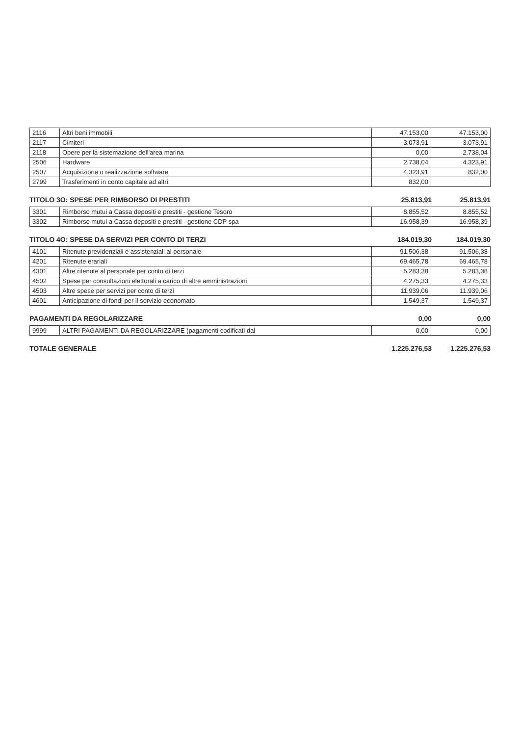| 2116 | Altri beni immobili | 47.153,00 | 47.153,00 |
| 2117 | Cimiteri | 3.073,91 | 3.073,91 |
| 2118 | Opere per la sistemazione dell'area marina | 0,00 | 2.738,04 |
| 2506 | Hardware | 2.738,04 | 4.323,91 |
| 2507 | Acquisizione o realizzazione software | 4.323,91 | 832,00 |
| 2799 | Trasferimenti in conto capitale ad altri | 832,00 | |
TITOLO 3O: SPESE PER RIMBORSO DI PRESTITI 25.813,91 25.813,91
| 3301 | Rimborso mutui a Cassa depositi e prestiti - gestione Tesoro | 8.855,52 | 8.855,52 |
| 3302 | Rimborso mutui a Cassa depositi e prestiti - gestione CDP spa | 16.958,39 | 16.958,39 |
TITOLO 4O: SPESE DA SERVIZI PER CONTO DI TERZI 184.019,30 184.019,30
| 4101 | Ritenute previdenziali e assistenziali al personale | 91.506,38 | 91.506,38 |
| 4201 | Ritenute erariali | 69.465,78 | 69.465,78 |
| 4301 | Altre ritenute al personale per conto di terzi | 5.283,38 | 5.283,38 |
| 4502 | Spese per consultazioni elettorali a carico di altre amministrazioni | 4.275,33 | 4.275,33 |
| 4503 | Altre spese per servizi per conto di terzi | 11.939,06 | 11.939,06 |
| 4601 | Anticipazione di fondi per il servizio economato | 1.549,37 | 1.549,37 |
PAGAMENTI DA REGOLARIZZARE 0,00 0,00
| 9999 | ALTRI PAGAMENTI DA REGOLARIZZARE (pagamenti codificati dal | 0,00 | 0,00 |
TOTALE GENERALE 1.225.276,53 1.225.276,53